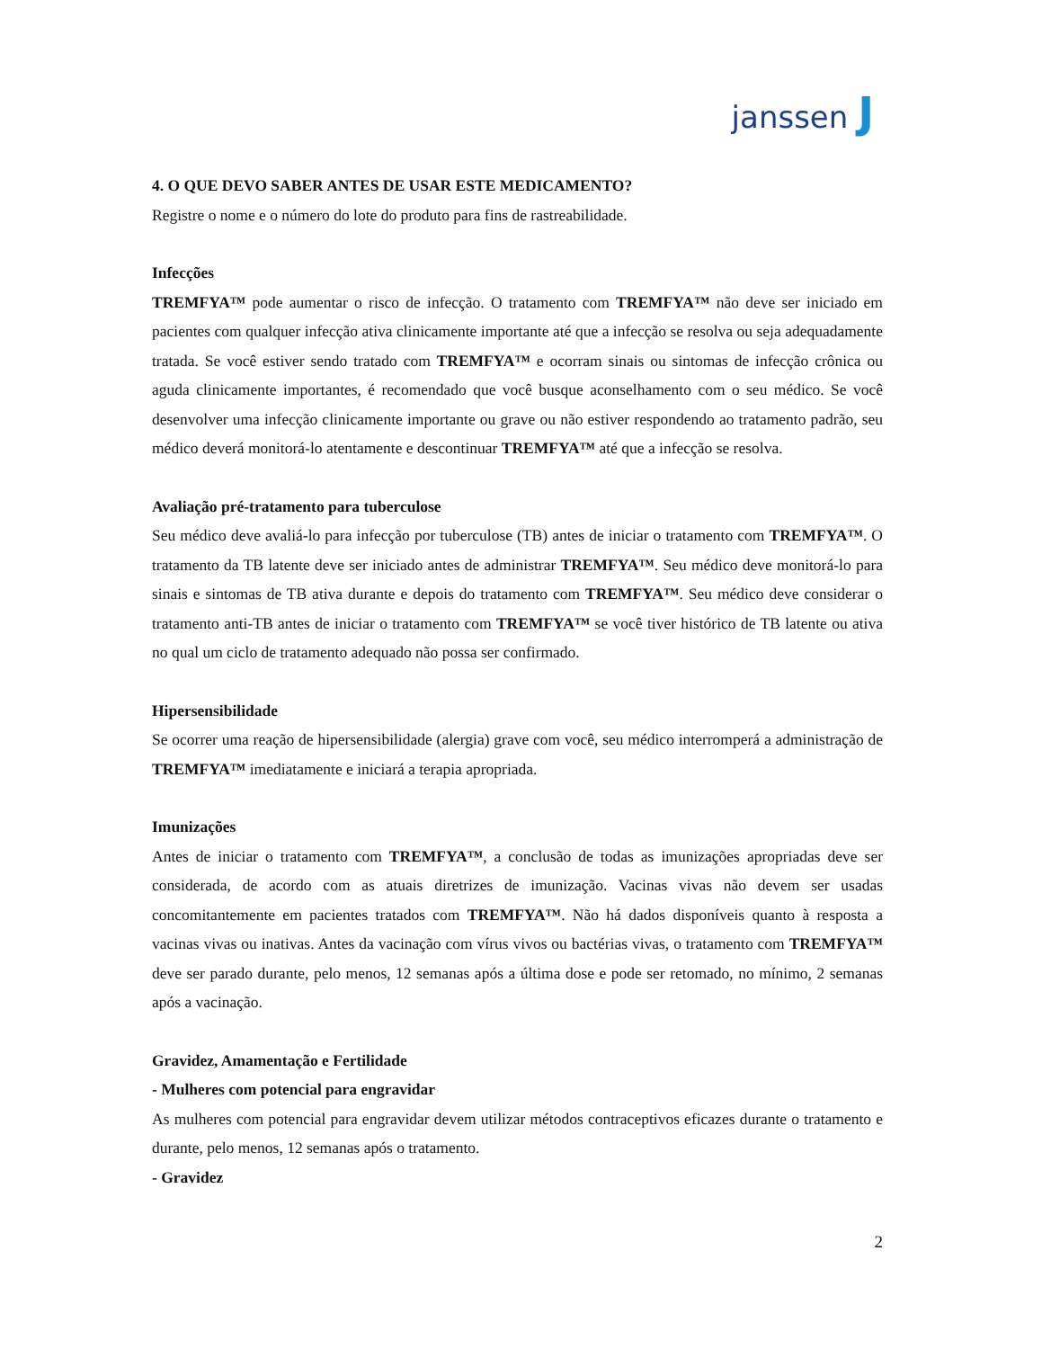janssen J
4. O QUE DEVO SABER ANTES DE USAR ESTE MEDICAMENTO?
Registre o nome e o número do lote do produto para fins de rastreabilidade.
Infecções
TREMFYA™ pode aumentar o risco de infecção. O tratamento com TREMFYA™ não deve ser iniciado em pacientes com qualquer infecção ativa clinicamente importante até que a infecção se resolva ou seja adequadamente tratada. Se você estiver sendo tratado com TREMFYA™ e ocorram sinais ou sintomas de infecção crônica ou aguda clinicamente importantes, é recomendado que você busque aconselhamento com o seu médico. Se você desenvolver uma infecção clinicamente importante ou grave ou não estiver respondendo ao tratamento padrão, seu médico deverá monitorá-lo atentamente e descontinuar TREMFYA™ até que a infecção se resolva.
Avaliação pré-tratamento para tuberculose
Seu médico deve avaliá-lo para infecção por tuberculose (TB) antes de iniciar o tratamento com TREMFYA™. O tratamento da TB latente deve ser iniciado antes de administrar TREMFYA™. Seu médico deve monitorá-lo para sinais e sintomas de TB ativa durante e depois do tratamento com TREMFYA™. Seu médico deve considerar o tratamento anti-TB antes de iniciar o tratamento com TREMFYA™ se você tiver histórico de TB latente ou ativa no qual um ciclo de tratamento adequado não possa ser confirmado.
Hipersensibilidade
Se ocorrer uma reação de hipersensibilidade (alergia) grave com você, seu médico interromperá a administração de TREMFYA™ imediatamente e iniciará a terapia apropriada.
Imunizações
Antes de iniciar o tratamento com TREMFYA™, a conclusão de todas as imunizações apropriadas deve ser considerada, de acordo com as atuais diretrizes de imunização. Vacinas vivas não devem ser usadas concomitantemente em pacientes tratados com TREMFYA™. Não há dados disponíveis quanto à resposta a vacinas vivas ou inativas. Antes da vacinação com vírus vivos ou bactérias vivas, o tratamento com TREMFYA™ deve ser parado durante, pelo menos, 12 semanas após a última dose e pode ser retomado, no mínimo, 2 semanas após a vacinação.
Gravidez, Amamentação e Fertilidade
- Mulheres com potencial para engravidar
As mulheres com potencial para engravidar devem utilizar métodos contraceptivos eficazes durante o tratamento e durante, pelo menos, 12 semanas após o tratamento.
- Gravidez
2